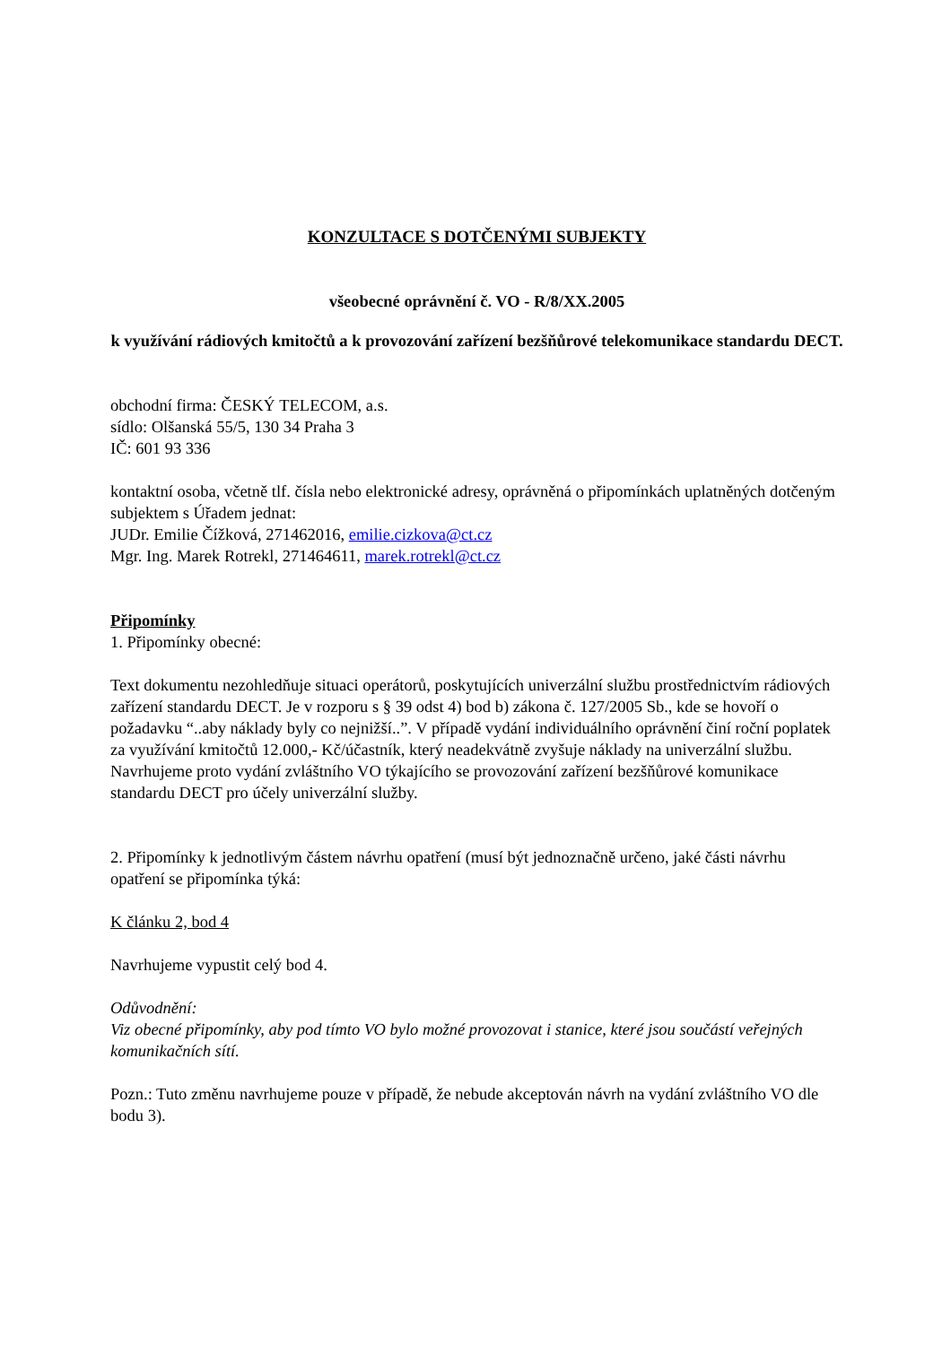KONZULTACE S DOTČENÝMI SUBJEKTY
všeobecné oprávnění č. VO - R/8/XX.2005
k využívání rádiových kmitočtů a k provozování zařízení bezšňůrové telekomunikace standardu DECT.
obchodní firma: ČESKÝ TELECOM, a.s.
sídlo: Olšanská 55/5, 130 34 Praha 3
IČ: 601 93 336
kontaktní osoba, včetně tlf. čísla nebo elektronické adresy, oprávněná o připomínkách uplatněných dotčeným subjektem s Úřadem jednat:
JUDr. Emilie Čížková, 271462016, emilie.cizkova@ct.cz
Mgr. Ing. Marek Rotrekl, 271464611, marek.rotrekl@ct.cz
Připomínky
1. Připomínky obecné:
Text dokumentu nezohledňuje situaci operátorů, poskytujících univerzální službu prostřednictvím rádiových zařízení standardu DECT. Je v rozporu s § 39 odst 4) bod b) zákona č. 127/2005 Sb., kde se hovoří o požadavku “..aby náklady byly co nejnižší..”. V případě vydání individuálního oprávnění činí roční poplatek za využívání kmitočtů 12.000,- Kč/účastník, který neadekvátně zvyšuje náklady na univerzální službu. Navrhujeme proto vydání zvláštního VO týkajícího se provozování zařízení bezšňůrové komunikace standardu DECT pro účely univerzální služby.
2. Připomínky k jednotlivým částem návrhu opatření (musí být jednoznačně určeno, jaké části návrhu opatření se připomínka týká:
K článku 2, bod 4
Navrhujeme vypustit celý bod 4.
Odůvodnění:
Viz obecné připomínky, aby pod tímto VO bylo možné provozovat i stanice, které jsou součástí veřejných komunikačních sítí.
Pozn.: Tuto změnu navrhujeme pouze v případě, že nebude akceptován návrh na vydání zvláštního VO dle bodu 3).